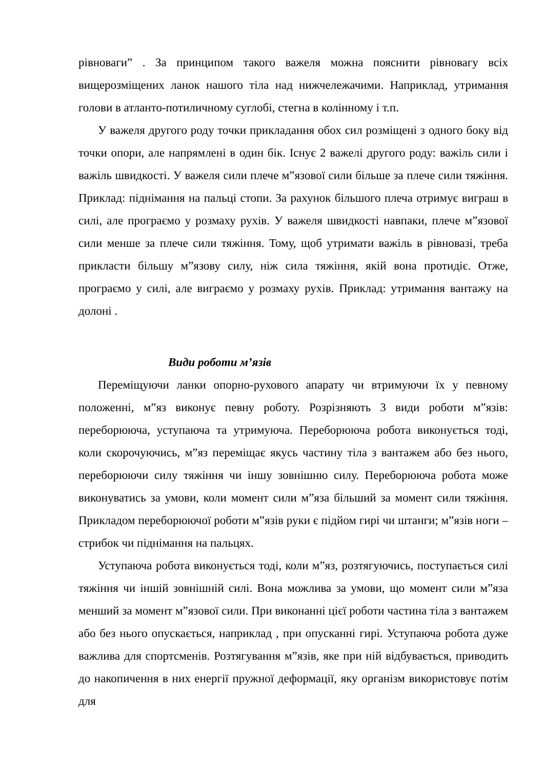рівноваги” . За принципом такого важеля можна пояснити рівновагу всіх вищерозміщених ланок нашого тіла над нижчележачими. Наприклад, утримання голови в атланто-потиличному суглобі, стегна в колінному і т.п.
У важеля другого роду точки прикладання обох сил розміщені з одного боку від точки опори, але напрямлені в один бік. Існує 2 важелі другого роду: важіль сили і важіль швидкості. У важеля сили плече м”язової сили більше за плече сили тяжіння. Приклад: піднімання на пальці стопи. За рахунок більшого плеча отримує виграш в силі, але програємо у розмаху рухів. У важеля швидкості навпаки, плече м”язової сили менше за плече сили тяжіння. Тому, щоб утримати важіль в рівновазі, треба прикласти більшу м”язову силу, ніж сила тяжіння, якій вона протидіє. Отже, програємо у силі, але виграємо у розмаху рухів. Приклад: утримання вантажу на долоні .
Види роботи м’язів
Переміщуючи ланки опорно-рухового апарату чи втримуючи їх у певному положенні, м”яз виконує певну роботу. Розрізняють 3 види роботи м”язів: переборююча, уступаюча та утримуюча. Переборююча робота виконується тоді, коли скорочуючись, м”яз переміщає якусь частину тіла з вантажем або без нього, переборюючи силу тяжіння чи іншу зовнішню силу. Переборююча робота може виконуватись за умови, коли момент сили м”яза більший за момент сили тяжіння. Прикладом переборюючої роботи м”язів руки є підйом гирі чи штанги; м”язів ноги – стрибок чи піднімання на пальцях.
Уступаюча робота виконується тоді, коли м”яз, розтягуючись, поступається силі тяжіння чи іншій зовнішній силі. Вона можлива за умови, що момент сили м”яза менший за момент м”язової сили. При виконанні цієї роботи частина тіла з вантажем або без нього опускається, наприклад , при опусканні гирі. Уступаюча робота дуже важлива для спортсменів. Розтягування м”язів, яке при ній відбувається, приводить до накопичення в них енергії пружної деформації, яку організм використовує потім для